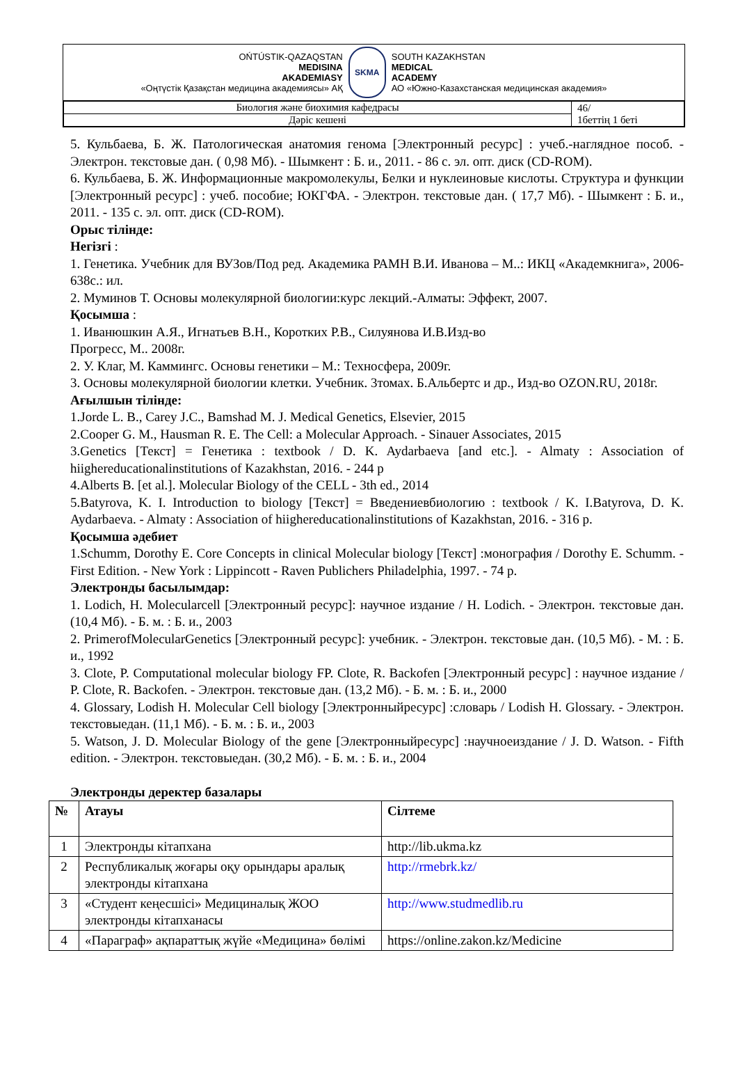OŃTÚSTIK-QAZAQSTAN
MEDISINA
AKADEMIASY
«Оңтүстік Қазақстан медицина академиясы» АҚ
SKMA
SOUTH KAZAKHSTAN
MEDICAL
ACADEMY
АО «Южно-Казахстанская медицинская академия»
| Биология және биохимия кафедрасы | 46/ 1беттің 1 беті |
| Дәріс кешені | |
5. Кульбаева, Б. Ж. Патологическая анатомия генома [Электронный ресурс] : учеб.-наглядное пособ. - Электрон. текстовые дан. ( 0,98 Мб). - Шымкент : Б. и., 2011. - 86 с. эл. опт. диск (CD-ROM).
6. Кульбаева, Б. Ж. Информационные макромолекулы, Белки и нуклеиновые кислоты. Структура и функции [Электронный ресурс] : учеб. пособие; ЮКГФА. - Электрон. текстовые дан. ( 17,7 Мб). - Шымкент : Б. и., 2011. - 135 с. эл. опт. диск (CD-ROM).
Орыс тілінде:
Негізгі :
1. Генетика. Учебник для ВУЗов/Под ред. Академика РАМН В.И. Иванова – М..: ИКЦ «Академкнига», 2006-638с.: ил.
2. Муминов Т. Основы молекулярной биологии:курс лекций.-Алматы: Эффект, 2007.
Қосымша :
1. Иванюшкин А.Я., Игнатьев В.Н., Коротких Р.В., Силуянова И.В.Изд-во
Прогресс, М.. 2008г.
2. У. Клаг, М. Каммингс. Основы генетики – М.: Техносфера, 2009г.
3. Основы молекулярной биологии клетки. Учебник. 3томах. Б.Альбертс и др., Изд-во OZON.RU, 2018г.
Ағылшын тілінде:
1.Jorde L. B., Carey J.C., Bamshad M. J. Medical Genetics, Elsevier, 2015
2.Cooper G. M., Hausman R. E. The Cell: a Molecular Approach. - Sinauer Associates, 2015
3.Genetics [Текст] = Генетика : textbook / D. K. Aydarbaeva [and etc.]. - Almaty : Association of hiighereducationalinstitutions of Kazakhstan, 2016. - 244 p
4.Alberts B. [et al.]. Molecular Biology of the CELL - 3th ed., 2014
5.Batyrova, K. I. Introduction to biology [Текст] = Введениевбиологию : textbook / K. I.Batyrova, D. K. Aydarbaeva. - Almaty : Association of hiighereducationalinstitutions of Kazakhstan, 2016. - 316 p.
Қосымша әдебиет
1.Schumm, Dorothy E. Core Concepts in clinical Molecular biology [Текст] :монография / Dorothy E. Schumm. - First Edition. - New York : Lippincott - Raven Publichers Philadelphia, 1997. - 74 p.
Электронды басылымдар:
1. Lodich, H. Molecularcell [Электронный ресурс]: научное издание / H. Lodich. - Электрон. текстовые дан. (10,4 Мб). - Б. м. : Б. и., 2003
2. PrimerofMolecularGenetics [Электронный ресурс]: учебник. - Электрон. текстовые дан. (10,5 Мб). - М. : Б. и., 1992
3. Clote, P. Computational molecular biology FP. Clote, R. Backofen [Электронный ресурс] : научное издание / P. Clote, R. Backofen. - Электрон. текстовые дан. (13,2 Мб). - Б. м. : Б. и., 2000
4. Glossary, Lodish H. Molecular Cell biology [Электронныйресурс] :словарь / Lodish H. Glossary. - Электрон. текстовыедан. (11,1 Мб). - Б. м. : Б. и., 2003
5. Watson, J. D. Molecular Biology of the gene [Электронныйресурс] :научноеиздание / J. D. Watson. - Fifth edition. - Электрон. текстовыедан. (30,2 Мб). - Б. м. : Б. и., 2004
Электронды деректер базалары
| № | Атауы | Сілтеме |
| --- | --- | --- |
| 1 | Электронды кітапхана | http://lib.ukma.kz |
| 2 | Республикалық жоғары оқу орындары аралық электронды кітапхана | http://rmebrk.kz/ |
| 3 | «Студент кеңесшісі» Медициналық ЖОО электронды кітапханасы | http://www.studmedlib.ru |
| 4 | «Параграф» ақпараттық жүйе «Медицина» бөлімі | https://online.zakon.kz/Medicine |